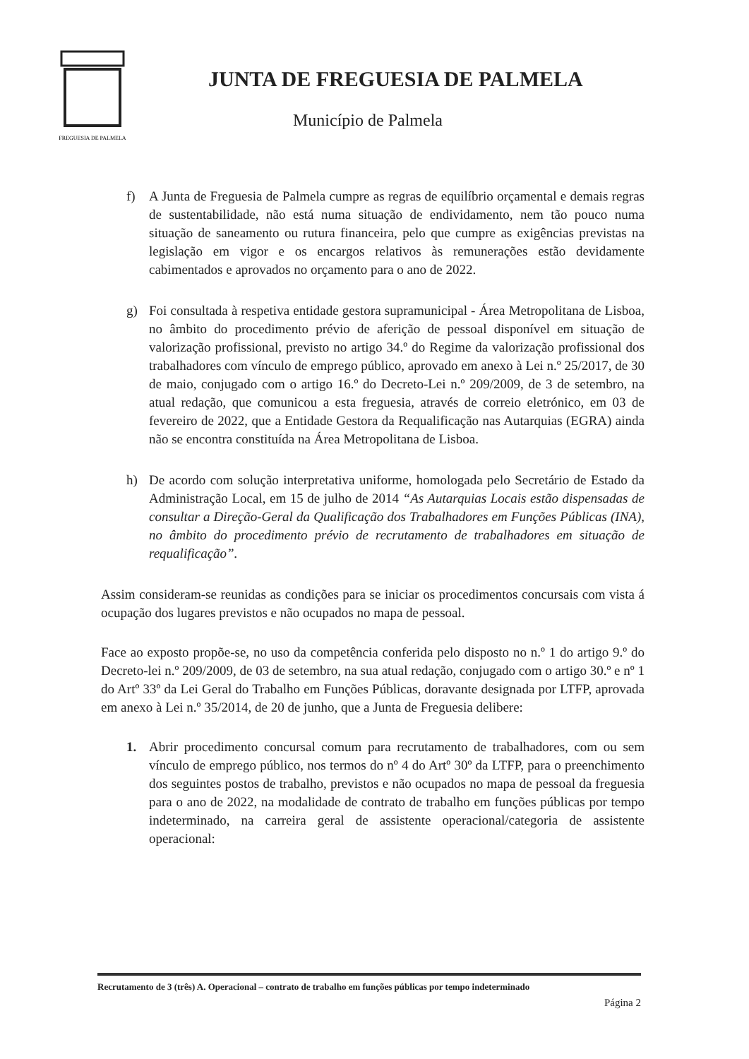FREGUESIA DE PALMELA
JUNTA DE FREGUESIA DE PALMELA
Município de Palmela
f) A Junta de Freguesia de Palmela cumpre as regras de equilíbrio orçamental e demais regras de sustentabilidade, não está numa situação de endividamento, nem tão pouco numa situação de saneamento ou rutura financeira, pelo que cumpre as exigências previstas na legislação em vigor e os encargos relativos às remunerações estão devidamente cabimentados e aprovados no orçamento para o ano de 2022.
g) Foi consultada à respetiva entidade gestora supramunicipal - Área Metropolitana de Lisboa, no âmbito do procedimento prévio de aferição de pessoal disponível em situação de valorização profissional, previsto no artigo 34.º do Regime da valorização profissional dos trabalhadores com vínculo de emprego público, aprovado em anexo à Lei n.º 25/2017, de 30 de maio, conjugado com o artigo 16.º do Decreto-Lei n.º 209/2009, de 3 de setembro, na atual redação, que comunicou a esta freguesia, através de correio eletrónico, em 03 de fevereiro de 2022, que a Entidade Gestora da Requalificação nas Autarquias (EGRA) ainda não se encontra constituída na Área Metropolitana de Lisboa.
h) De acordo com solução interpretativa uniforme, homologada pelo Secretário de Estado da Administração Local, em 15 de julho de 2014 “As Autarquias Locais estão dispensadas de consultar a Direção-Geral da Qualificação dos Trabalhadores em Funções Públicas (INA), no âmbito do procedimento prévio de recrutamento de trabalhadores em situação de requalificação”.
Assim consideram-se reunidas as condições para se iniciar os procedimentos concursais com vista á ocupação dos lugares previstos e não ocupados no mapa de pessoal.
Face ao exposto propõe-se, no uso da competência conferida pelo disposto no n.º 1 do artigo 9.º do Decreto-lei n.º 209/2009, de 03 de setembro, na sua atual redação, conjugado com o artigo 30.º e nº 1 do Artº 33º da Lei Geral do Trabalho em Funções Públicas, doravante designada por LTFP, aprovada em anexo à Lei n.º 35/2014, de 20 de junho, que a Junta de Freguesia delibere:
1. Abrir procedimento concursal comum para recrutamento de trabalhadores, com ou sem vínculo de emprego público, nos termos do nº 4 do Artº 30º da LTFP, para o preenchimento dos seguintes postos de trabalho, previstos e não ocupados no mapa de pessoal da freguesia para o ano de 2022, na modalidade de contrato de trabalho em funções públicas por tempo indeterminado, na carreira geral de assistente operacional/categoria de assistente operacional:
Recrutamento de 3 (três) A. Operacional – contrato de trabalho em funções públicas por tempo indeterminado
Página 2